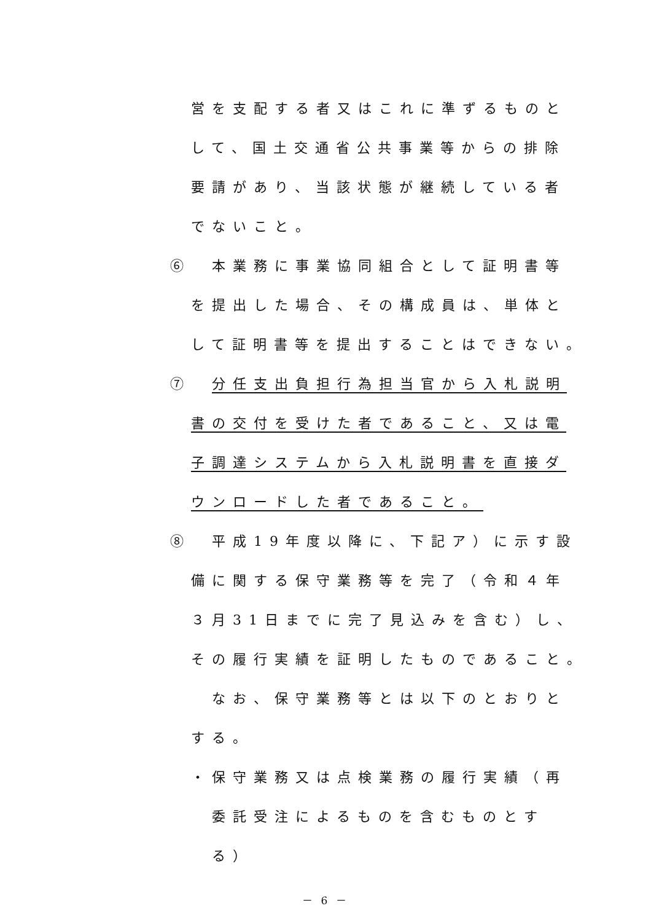営を支配する者又はこれに準ずるものと
して、国土交通省公共事業等からの排除
要請があり、当該状態が継続している者
でないこと。
⑥　本業務に事業協同組合として証明書等
を提出した場合、その構成員は、単体と
して証明書等を提出することはできない。
⑦　分任支出負担行為担当官から入札説明
書の交付を受けた者であること、又は電
子調達システムから入札説明書を直接ダ
ウンロードした者であること。
⑧　平成19年度以降に、下記ア）に示す設
備に関する保守業務等を完了（令和４年
３月31日までに完了見込みを含む）し、
その履行実績を証明したものであること。
なお、保守業務等とは以下のとおりと
する。
・保守業務又は点検業務の履行実績（再
委託受注によるものを含むものとす
る）
－ 6 －